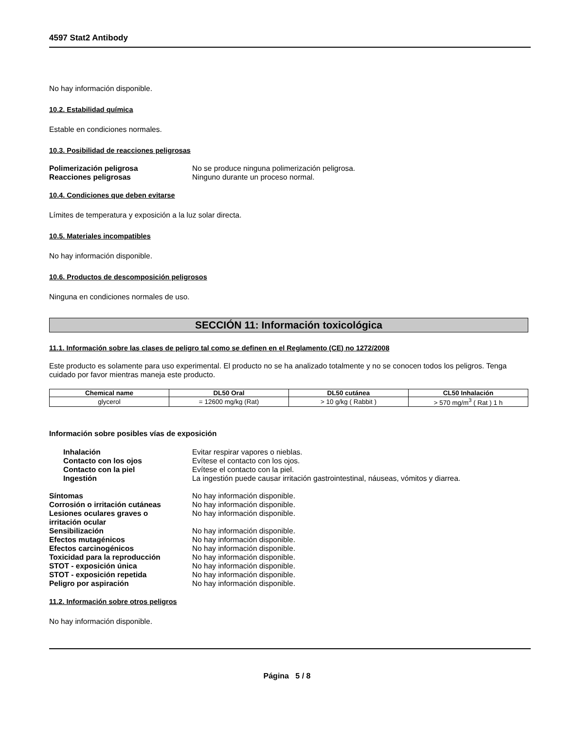4597 Stat2 Antibody
No hay información disponible.
10.2. Estabilidad química
Estable en condiciones normales.
10.3. Posibilidad de reacciones peligrosas
Polimerización peligrosa No se produce ninguna polimerización peligrosa. Reacciones peligrosas Ninguno durante un proceso normal.
10.4. Condiciones que deben evitarse
Límites de temperatura y exposición a la luz solar directa.
10.5. Materiales incompatibles
No hay información disponible.
10.6. Productos de descomposición peligrosos
Ninguna en condiciones normales de uso.
SECCIÓN 11: Información toxicológica
11.1. Información sobre las clases de peligro tal como se definen en el Reglamento (CE) no 1272/2008
Este producto es solamente para uso experimental. El producto no se ha analizado totalmente y no se conocen todos los peligros. Tenga cuidado por favor mientras maneja este producto.
| Chemical name | DL50 Oral | DL50 cutánea | CL50 Inhalación |
| --- | --- | --- | --- |
| glycerol | = 12600 mg/kg (Rat) | > 10 g/kg ( Rabbit ) | > 570 mg/m<sup>3</sup> ( Rat ) 1 h |
Información sobre posibles vías de exposición
Inhalación Evitar respirar vapores o nieblas. Contacto con los ojos Evítese el contacto con los ojos. Contacto con la piel Evítese el contacto con la piel. Ingestión La ingestión puede causar irritación gastrointestinal, náuseas, vómitos y diarrea.
Síntomas No hay información disponible. Corrosión o irritación cutáneas No hay información disponible. Lesiones oculares graves o
irritación ocular No hay información disponible. Sensibilización No hay información disponible. Efectos mutagénicos No hay información disponible. Efectos carcinogénicos No hay información disponible. Toxicidad para la reproducción No hay información disponible. STOT - exposición única No hay información disponible. STOT - exposición repetida No hay información disponible. Peligro por aspiración No hay información disponible.
11.2. Información sobre otros peligros
No hay información disponible.
Página 5 / 8